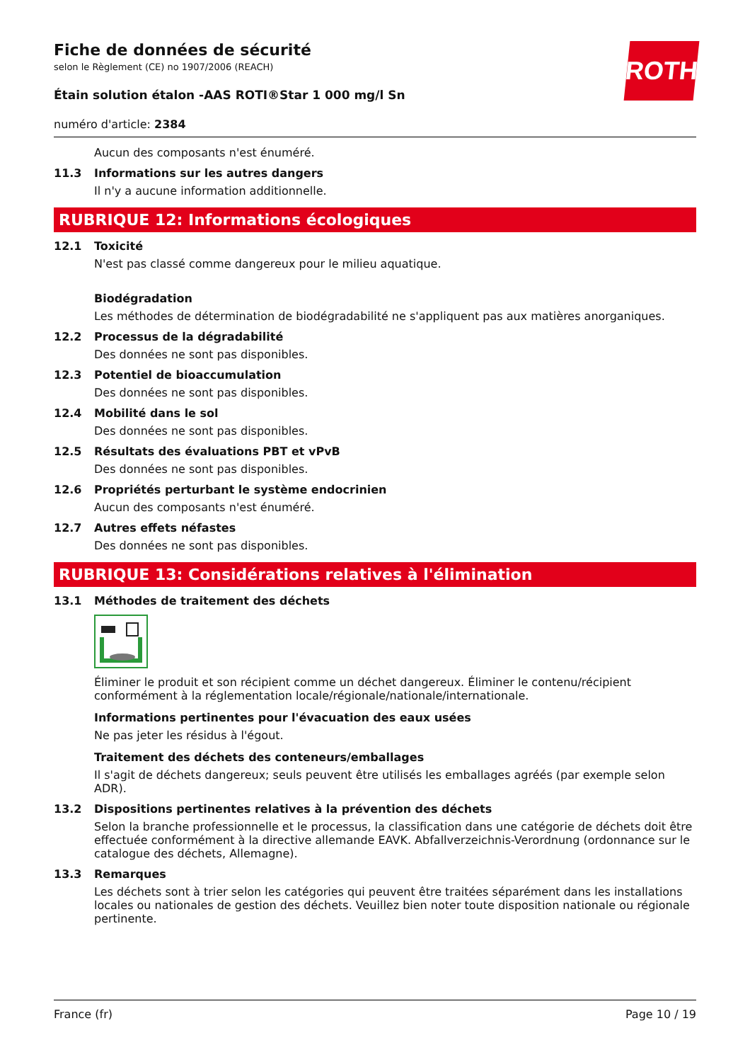Fiche de données de sécurité
selon le Règlement (CE) no 1907/2006 (REACH)
Étain solution étalon -AAS ROTI®Star 1 000 mg/l Sn
numéro d'article: 2384
ROTH
Aucun des composants n'est énuméré.
11.3 Informations sur les autres dangers
Il n'y a aucune information additionnelle.
RUBRIQUE 12: Informations écologiques
12.1 Toxicité
N'est pas classé comme dangereux pour le milieu aquatique.
Biodégradation
Les méthodes de détermination de biodégradabilité ne s'appliquent pas aux matières anorganiques.
12.2 Processus de la dégradabilité
Des données ne sont pas disponibles.
12.3 Potentiel de bioaccumulation
Des données ne sont pas disponibles.
12.4 Mobilité dans le sol
Des données ne sont pas disponibles.
12.5 Résultats des évaluations PBT et vPvB
Des données ne sont pas disponibles.
12.6 Propriétés perturbant le système endocrinien
Aucun des composants n'est énuméré.
12.7 Autres effets néfastes
Des données ne sont pas disponibles.
RUBRIQUE 13: Considérations relatives à l'élimination
13.1 Méthodes de traitement des déchets
Éliminer le produit et son récipient comme un déchet dangereux. Éliminer le contenu/récipient conformément à la réglementation locale/régionale/nationale/internationale.
Informations pertinentes pour l'évacuation des eaux usées
Ne pas jeter les résidus à l'égout.
Traitement des déchets des conteneurs/emballages
Il s'agit de déchets dangereux; seuls peuvent être utilisés les emballages agréés (par exemple selon ADR).
13.2 Dispositions pertinentes relatives à la prévention des déchets
Selon la branche professionnelle et le processus, la classification dans une catégorie de déchets doit être effectuée conformément à la directive allemande EAVK. Abfallverzeichnis-Verordnung (ordonnance sur le catalogue des déchets, Allemagne).
13.3 Remarques
Les déchets sont à trier selon les catégories qui peuvent être traitées séparément dans les installations locales ou nationales de gestion des déchets. Veuillez bien noter toute disposition nationale ou régionale pertinente.
France (fr) Page 10 / 19